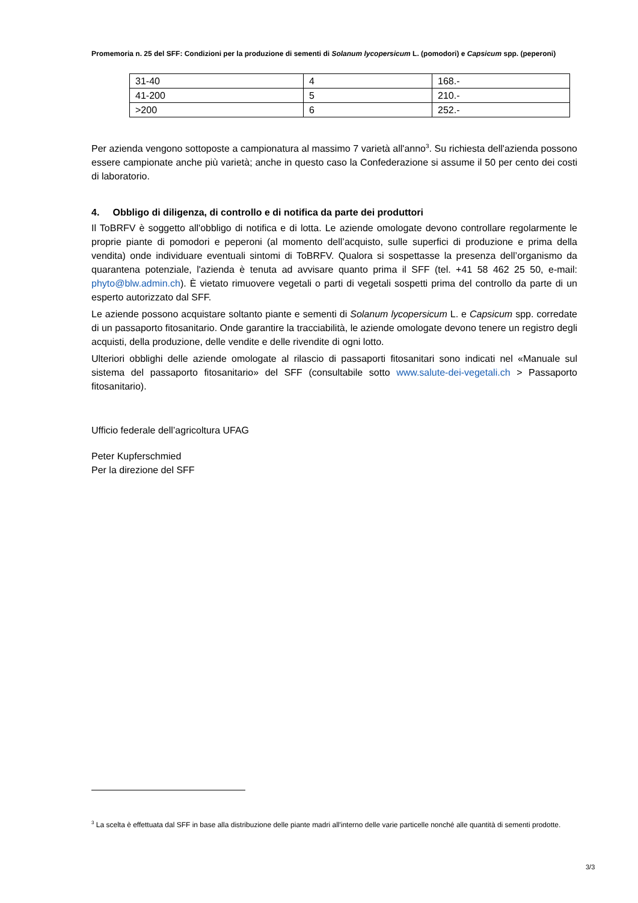Promemoria n. 25 del SFF: Condizioni per la produzione di sementi di Solanum lycopersicum L. (pomodori) e Capsicum spp. (peperoni)
| 31-40 | 4 | 168.- |
| 41-200 | 5 | 210.- |
| >200 | 6 | 252.- |
Per azienda vengono sottoposte a campionatura al massimo 7 varietà all'anno<sup>3</sup>. Su richiesta dell'azienda possono essere campionate anche più varietà; anche in questo caso la Confederazione si assume il 50 per cento dei costi di laboratorio.
4. Obbligo di diligenza, di controllo e di notifica da parte dei produttori
Il ToBRFV è soggetto all'obbligo di notifica e di lotta. Le aziende omologate devono controllare regolarmente le proprie piante di pomodori e peperoni (al momento dell’acquisto, sulle superfici di produzione e prima della vendita) onde individuare eventuali sintomi di ToBRFV. Qualora si sospettasse la presenza dell’organismo da quarantena potenziale, l'azienda è tenuta ad avvisare quanto prima il SFF (tel. +41 58 462 25 50, e-mail: phyto@blw.admin.ch). È vietato rimuovere vegetali o parti di vegetali sospetti prima del controllo da parte di un esperto autorizzato dal SFF.
Le aziende possono acquistare soltanto piante e sementi di Solanum lycopersicum L. e Capsicum spp. corredate di un passaporto fitosanitario. Onde garantire la tracciabilità, le aziende omologate devono tenere un registro degli acquisti, della produzione, delle vendite e delle rivendite di ogni lotto.
Ulteriori obblighi delle aziende omologate al rilascio di passaporti fitosanitari sono indicati nel «Manuale sul sistema del passaporto fitosanitario» del SFF (consultabile sotto www.salute-dei-vegetali.ch > Passaporto fitosanitario).
Ufficio federale dell’agricoltura UFAG
Peter Kupferschmied
Per la direzione del SFF
<sup>3</sup> La scelta è effettuata dal SFF in base alla distribuzione delle piante madri all'interno delle varie particelle nonché alle quantità di sementi prodotte.
3/3